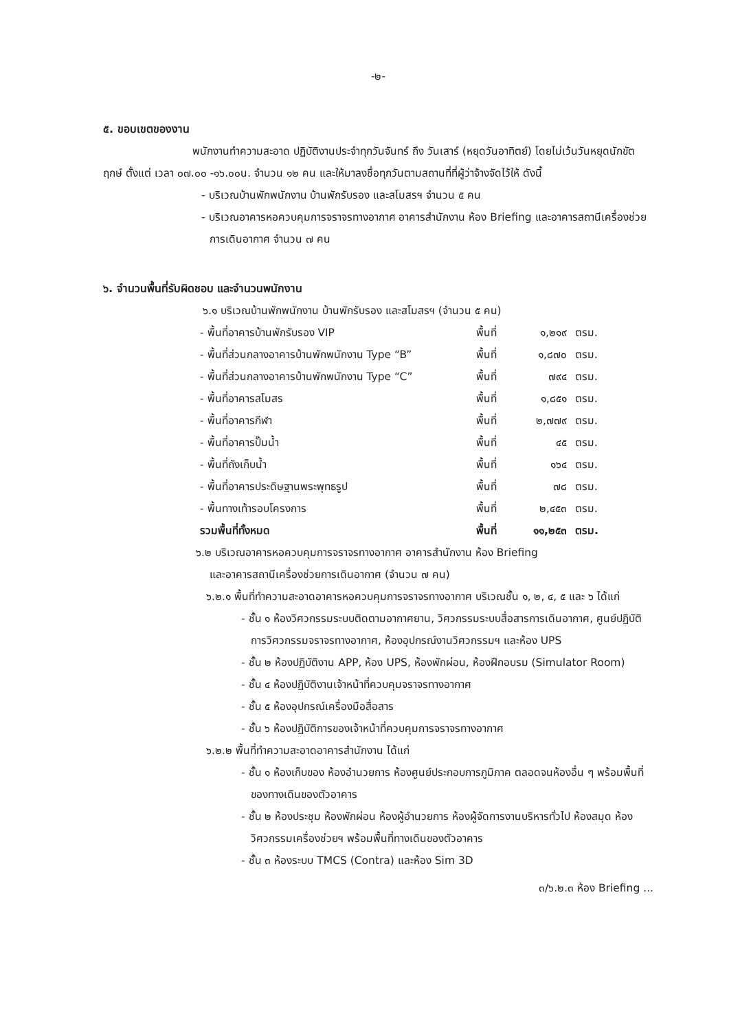-๒-
๕. ขอบเขตของงาน
พนักงานทำความสะอาด ปฏิบัติงานประจำทุกวันจันทร์ ถึง วันเสาร์ (หยุดวันอาทิตย์) โดยไม่เว้นวันหยุดนักขัตฤกษ์ ตั้งแต่ เวลา ๐๗.๐๐ -๑๖.๐๐น. จำนวน ๑๒ คน และให้มาลงชื่อทุกวันตามสถานที่ที่ผู้ว่าจ้างจัดไว้ให้ ดังนี้
- บริเวณบ้านพักพนักงาน บ้านพักรับรอง และสโมสรฯ จำนวน ๕ คน
- บริเวณอาคารหอควบคุมการจราจรทางอากาศ อาคารสำนักงาน ห้อง Briefing และอาคารสถานีเครื่องช่วยการเดินอากาศ จำนวน ๗ คน
๖. จำนวนพื้นที่รับผิดชอบ และจำนวนพนักงาน
๖.๑ บริเวณบ้านพักพนักงาน บ้านพักรับรอง และสโมสรฯ (จำนวน ๕ คน)
| - พื้นที่อาคารบ้านพักรับรอง VIP | พื้นที่ | ๑,๒๑๙ | ตรม. |
| - พื้นที่ส่วนกลางอาคารบ้านพักพนักงาน Type “B” | พื้นที่ | ๑,๘๗๐ | ตรม. |
| - พื้นที่ส่วนกลางอาคารบ้านพักพนักงาน Type “C” | พื้นที่ | ๗๙๔ | ตรม. |
| - พื้นที่อาคารสโมสร | พื้นที่ | ๑,๘๕๑ | ตรม. |
| - พื้นที่อาคารกีฬา | พื้นที่ | ๒,๗๗๙ | ตรม. |
| - พื้นที่อาคารปั๊มน้ำ | พื้นที่ | ๔๕ | ตรม. |
| - พื้นที่ถังเก็บน้ำ | พื้นที่ | ๑๖๔ | ตรม. |
| - พื้นที่อาคารประดิษฐานพระพุทธรูป | พื้นที่ | ๗๘ | ตรม. |
| - พื้นทางเท้ารอบโครงการ | พื้นที่ | ๒,๔๕๓ | ตรม. |
| รวมพื้นที่ทั้งหมด | พื้นที่ | ๑๑,๒๕๓ | ตรม. |
๖.๒ บริเวณอาคารหอควบคุมการจราจรทางอากาศ อาคารสำนักงาน ห้อง Briefing
และอาคารสถานีเครื่องช่วยการเดินอากาศ (จำนวน ๗ คน)
๖.๒.๑ พื้นที่ทำความสะอาดอาคารหอควบคุมการจราจรทางอากาศ บริเวณชั้น ๑, ๒, ๔, ๕ และ ๖ ได้แก่
- ชั้น ๑ ห้องวิศวกรรมระบบติดตามอากาศยาน, วิศวกรรมระบบสื่อสารการเดินอากาศ, ศูนย์ปฏิบัติการวิศวกรรมจราจรทางอากาศ, ห้องอุปกรณ์งานวิศวกรรมฯ และห้อง UPS
- ชั้น ๒ ห้องปฏิบัติงาน APP, ห้อง UPS, ห้องพักผ่อน, ห้องฝึกอบรม (Simulator Room)
- ชั้น ๔ ห้องปฏิบัติงานเจ้าหน้าที่ควบคุมจราจรทางอากาศ
- ชั้น ๕ ห้องอุปกรณ์เครื่องมือสื่อสาร
- ชั้น ๖ ห้องปฏิบัติการของเจ้าหน้าที่ควบคุมการจราจรทางอากาศ
๖.๒.๒ พื้นที่ทำความสะอาดอาคารสำนักงาน ได้แก่
- ชั้น ๑ ห้องเก็บของ ห้องอำนวยการ ห้องศูนย์ประกอบการภูมิภาค ตลอดจนห้องอื่น ๆ พร้อมพื้นที่ของทางเดินของตัวอาคาร
- ชั้น ๒ ห้องประชุม ห้องพักผ่อน ห้องผู้อำนวยการ ห้องผู้จัดการงานบริหารทั่วไป ห้องสมุด ห้องวิศวกรรมเครื่องช่วยฯ พร้อมพื้นที่ทางเดินของตัวอาคาร
- ชั้น ๓ ห้องระบบ TMCS (Contra) และห้อง Sim 3D
๓/๖.๒.๓ ห้อง Briefing ...